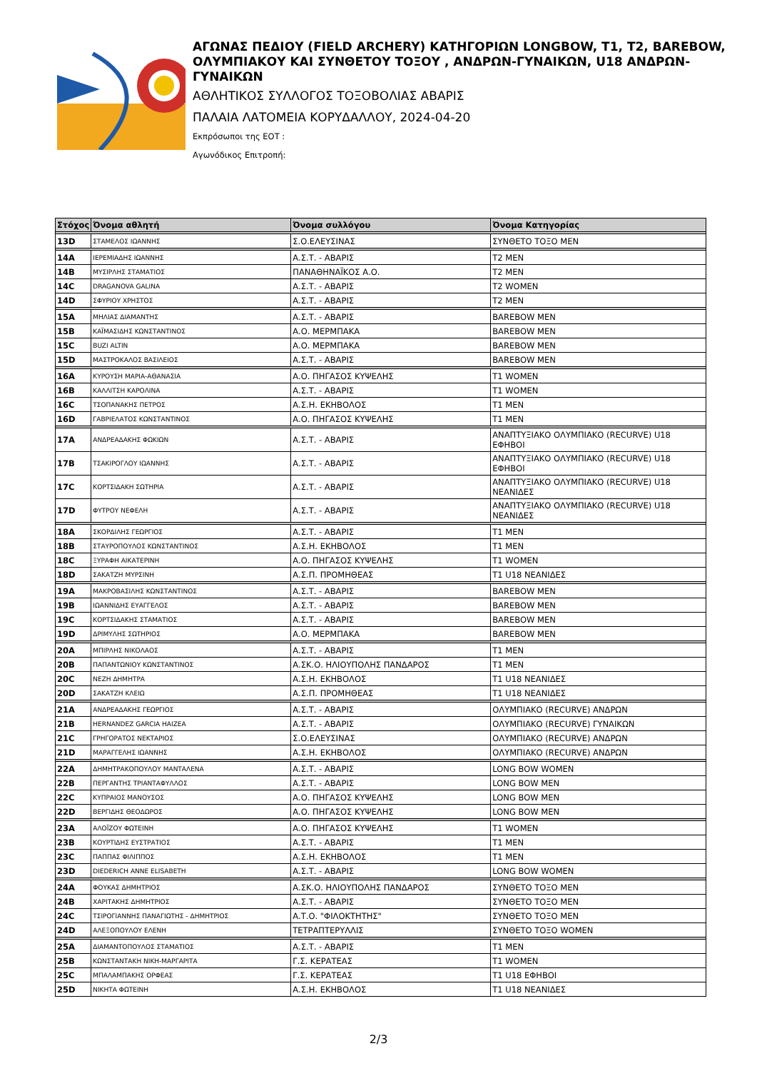ΑΓΩΝΑΣ ΠΕΔΙΟΥ (FIELD ARCHERY) ΚΑΤΗΓΟΡΙΩΝ LONGBOW, T1, T2, BAREBOW, ΟΛΥΜΠΙΑΚΟΥ ΚΑΙ ΣΥΝΘΕΤΟΥ ΤΟΞΟΥ , ΑΝΔΡΩΝ-ΓΥΝΑΙΚΩΝ, U18 ΑΝΔΡΩΝ-ΓΥΝΑΙΚΩΝ
ΑΘΛΗΤΙΚΟΣ ΣΥΛΛΟΓΟΣ ΤΟΞΟΒΟΛΙΑΣ ΑΒΑΡΙΣ
ΠΑΛΑΙΑ ΛΑΤΟΜΕΙΑ ΚΟΡΥΔΑΛΛΟΥ, 2024-04-20
Εκπρόσωποι της ΕΟΤ :
Αγωνόδικος Επιτροπή:
| Στόχος | Όνομα αθλητή | Όνομα συλλόγου | Όνομα Κατηγορίας |
| --- | --- | --- | --- |
| 13D | ΣΤΑΜΕΛΟΣ ΙΩΑΝΝΗΣ | Σ.Ο.ΕΛΕΥΣΙΝΑΣ | ΣΥΝΘΕΤΟ ΤΟΞΟ MEN |
| 14A | ΙΕΡΕΜΙΑΔΗΣ ΙΩΑΝΝΗΣ | Α.Σ.Τ. - ΑΒΑΡΙΣ | T2 MEN |
| 14B | ΜΥΣΙΡΛΗΣ ΣΤΑΜΑΤΙΟΣ | ΠΑΝΑΘΗΝΑΪΚΟΣ Α.Ο. | T2 MEN |
| 14C | DRAGANOVA GALINA | Α.Σ.Τ. - ΑΒΑΡΙΣ | T2 WOMEN |
| 14D | ΣΦΥΡΙΟΥ ΧΡΗΣΤΟΣ | Α.Σ.Τ. - ΑΒΑΡΙΣ | T2 MEN |
| 15A | ΜΗΛΙΑΣ ΔΙΑΜΑΝΤΗΣ | Α.Σ.Τ. - ΑΒΑΡΙΣ | BAREBOW MEN |
| 15B | ΚΑΪΜΑΣΙΔΗΣ ΚΩΝΣΤΑΝΤΙΝΟΣ | Α.Ο. ΜΕΡΜΠΑΚΑ | BAREBOW MEN |
| 15C | BUZI ALTIN | Α.Ο. ΜΕΡΜΠΑΚΑ | BAREBOW MEN |
| 15D | ΜΑΣΤΡΟΚΑΛΟΣ ΒΑΣΙΛΕΙΟΣ | Α.Σ.Τ. - ΑΒΑΡΙΣ | BAREBOW MEN |
| 16A | ΚΥΡΟΥΣΗ ΜΑΡΙΑ-ΑΘΑΝΑΣΙΑ | Α.Ο. ΠΗΓΑΣΟΣ ΚΥΨΕΛΗΣ | T1 WOMEN |
| 16B | ΚΑΛΛΙΤΣΗ ΚΑΡΟΛΙΝΑ | Α.Σ.Τ. - ΑΒΑΡΙΣ | T1 WOMEN |
| 16C | ΤΣΟΠΑΝΑΚΗΣ ΠΕΤΡΟΣ | Α.Σ.Η. ΕΚΗΒΟΛΟΣ | T1 MEN |
| 16D | ΓΑΒΡΙΕΛΑΤΟΣ ΚΩΝΣΤΑΝΤΙΝΟΣ | Α.Ο. ΠΗΓΑΣΟΣ ΚΥΨΕΛΗΣ | T1 MEN |
| 17A | ΑΝΔΡΕΑΔΑΚΗΣ ΦΩΚΙΩΝ | Α.Σ.Τ. - ΑΒΑΡΙΣ | ΑΝΑΠΤΥΞΙΑΚΟ ΟΛΥΜΠΙΑΚΟ (RECURVE) U18 ΕΦΗΒΟΙ |
| 17B | ΤΣΑΚΙΡΟΓΛΟΥ ΙΩΑΝΝΗΣ | Α.Σ.Τ. - ΑΒΑΡΙΣ | ΑΝΑΠΤΥΞΙΑΚΟ ΟΛΥΜΠΙΑΚΟ (RECURVE) U18 ΕΦΗΒΟΙ |
| 17C | ΚΟΡΤΣΙΔΑΚΗ ΣΩΤΗΡΙΑ | Α.Σ.Τ. - ΑΒΑΡΙΣ | ΑΝΑΠΤΥΞΙΑΚΟ ΟΛΥΜΠΙΑΚΟ (RECURVE) U18 ΝΕΑΝΙΔΕΣ |
| 17D | ΦΥΤΡΟΥ ΝΕΦΕΛΗ | Α.Σ.Τ. - ΑΒΑΡΙΣ | ΑΝΑΠΤΥΞΙΑΚΟ ΟΛΥΜΠΙΑΚΟ (RECURVE) U18 ΝΕΑΝΙΔΕΣ |
| 18A | ΣΚΟΡΔΙΛΗΣ ΓΕΩΡΓΙΟΣ | Α.Σ.Τ. - ΑΒΑΡΙΣ | T1 MEN |
| 18B | ΣΤΑΥΡΟΠΟΥΛΟΣ ΚΩΝΣΤΑΝΤΙΝΟΣ | Α.Σ.Η. ΕΚΗΒΟΛΟΣ | T1 MEN |
| 18C | ΞΥΡΑΦΗ ΑΙΚΑΤΕΡΙΝΗ | Α.Ο. ΠΗΓΑΣΟΣ ΚΥΨΕΛΗΣ | T1 WOMEN |
| 18D | ΣΑΚΑΤΖΗ ΜΥΡΣΙΝΗ | Α.Σ.Π. ΠΡΟΜΗΘΕΑΣ | T1 U18 ΝΕΑΝΙΔΕΣ |
| 19A | ΜΑΚΡΟΒΑΣΙΛΗΣ ΚΩΝΣΤΑΝΤΙΝΟΣ | Α.Σ.Τ. - ΑΒΑΡΙΣ | BAREBOW MEN |
| 19B | ΙΩΑΝΝΙΔΗΣ ΕΥΑΓΓΕΛΟΣ | Α.Σ.Τ. - ΑΒΑΡΙΣ | BAREBOW MEN |
| 19C | ΚΟΡΤΣΙΔΑΚΗΣ ΣΤΑΜΑΤΙΟΣ | Α.Σ.Τ. - ΑΒΑΡΙΣ | BAREBOW MEN |
| 19D | ΔΡΙΜΥΛΗΣ ΣΩΤΗΡΙΟΣ | Α.Ο. ΜΕΡΜΠΑΚΑ | BAREBOW MEN |
| 20A | ΜΠΙΡΛΗΣ ΝΙΚΟΛΑΟΣ | Α.Σ.Τ. - ΑΒΑΡΙΣ | T1 MEN |
| 20B | ΠΑΠΑΝΤΩΝΙΟΥ ΚΩΝΣΤΑΝΤΙΝΟΣ | Α.ΣΚ.Ο. ΗΛΙΟΥΠΟΛΗΣ ΠΑΝΔΑΡΟΣ | T1 MEN |
| 20C | ΝΕΖΗ ΔΗΜΗΤΡΑ | Α.Σ.Η. ΕΚΗΒΟΛΟΣ | T1 U18 ΝΕΑΝΙΔΕΣ |
| 20D | ΣΑΚΑΤΖΗ ΚΛΕΙΩ | Α.Σ.Π. ΠΡΟΜΗΘΕΑΣ | T1 U18 ΝΕΑΝΙΔΕΣ |
| 21A | ΑΝΔΡΕΑΔΑΚΗΣ ΓΕΩΡΓΙΟΣ | Α.Σ.Τ. - ΑΒΑΡΙΣ | ΟΛΥΜΠΙΑΚΟ (RECURVE) ΑΝΔΡΩΝ |
| 21B | HERNANDEZ GARCIA HAIZEA | Α.Σ.Τ. - ΑΒΑΡΙΣ | ΟΛΥΜΠΙΑΚΟ (RECURVE) ΓΥΝΑΙΚΩΝ |
| 21C | ΓΡΗΓΟΡΑΤΟΣ ΝΕΚΤΑΡΙΟΣ | Σ.Ο.ΕΛΕΥΣΙΝΑΣ | ΟΛΥΜΠΙΑΚΟ (RECURVE) ΑΝΔΡΩΝ |
| 21D | ΜΑΡΑΓΓΕΛΗΣ ΙΩΑΝΝΗΣ | Α.Σ.Η. ΕΚΗΒΟΛΟΣ | ΟΛΥΜΠΙΑΚΟ (RECURVE) ΑΝΔΡΩΝ |
| 22A | ΔΗΜΗΤΡΑΚΟΠΟΥΛΟΥ ΜΑΝΤΑΛΕΝΑ | Α.Σ.Τ. - ΑΒΑΡΙΣ | LONG BOW WOMEN |
| 22B | ΠΕΡΓΑΝΤΗΣ ΤΡΙΑΝΤΑΦΥΛΛΟΣ | Α.Σ.Τ. - ΑΒΑΡΙΣ | LONG BOW MEN |
| 22C | ΚΥΠΡΑΙΟΣ ΜΑΝΟΥΣΟΣ | Α.Ο. ΠΗΓΑΣΟΣ ΚΥΨΕΛΗΣ | LONG BOW MEN |
| 22D | ΒΕΡΓΙΔΗΣ ΘΕΟΔΩΡΟΣ | Α.Ο. ΠΗΓΑΣΟΣ ΚΥΨΕΛΗΣ | LONG BOW MEN |
| 23A | ΑΛΟΪΖΟΥ ΦΩΤΕΙΝΗ | Α.Ο. ΠΗΓΑΣΟΣ ΚΥΨΕΛΗΣ | T1 WOMEN |
| 23B | ΚΟΥΡΤΙΔΗΣ ΕΥΣΤΡΑΤΙΟΣ | Α.Σ.Τ. - ΑΒΑΡΙΣ | T1 MEN |
| 23C | ΠΑΠΠΑΣ ΦΙΛΙΠΠΟΣ | Α.Σ.Η. ΕΚΗΒΟΛΟΣ | T1 MEN |
| 23D | DIEDERICH ANNE ELISABETH | Α.Σ.Τ. - ΑΒΑΡΙΣ | LONG BOW WOMEN |
| 24A | ΦΟΥΚΑΣ ΔΗΜΗΤΡΙΟΣ | Α.ΣΚ.Ο. ΗΛΙΟΥΠΟΛΗΣ ΠΑΝΔΑΡΟΣ | ΣΥΝΘΕΤΟ ΤΟΞΟ MEN |
| 24B | ΧΑΡΙΤΑΚΗΣ ΔΗΜΗΤΡΙΟΣ | Α.Σ.Τ. - ΑΒΑΡΙΣ | ΣΥΝΘΕΤΟ ΤΟΞΟ MEN |
| 24C | ΤΣΙΡΟΓΙΑΝΝΗΣ ΠΑΝΑΓΙΩΤΗΣ - ΔΗΜΗΤΡΙΟΣ | Α.Τ.Ο. "ΦΙΛΟΚΤΗΤΗΣ" | ΣΥΝΘΕΤΟ ΤΟΞΟ MEN |
| 24D | ΑΛΕΞΟΠΟΥΛΟΥ ΕΛΕΝΗ | ΤΕΤΡΑΠΤΕΡΥΛΛΙΣ | ΣΥΝΘΕΤΟ ΤΟΞΟ WOMEN |
| 25A | ΔΙΑΜΑΝΤΟΠΟΥΛΟΣ ΣΤΑΜΑΤΙΟΣ | Α.Σ.Τ. - ΑΒΑΡΙΣ | T1 MEN |
| 25B | ΚΩΝΣΤΑΝΤΑΚΗ ΝΙΚΗ-ΜΑΡΓΑΡΙΤΑ | Γ.Σ. ΚΕΡΑΤΕΑΣ | T1 WOMEN |
| 25C | ΜΠΑΛΑΜΠΑΚΗΣ ΟΡΦΕΑΣ | Γ.Σ. ΚΕΡΑΤΕΑΣ | T1 U18 ΕΦΗΒΟΙ |
| 25D | ΝΙΚΗΤΑ ΦΩΤΕΙΝΗ | Α.Σ.Η. ΕΚΗΒΟΛΟΣ | T1 U18 ΝΕΑΝΙΔΕΣ |
2/3